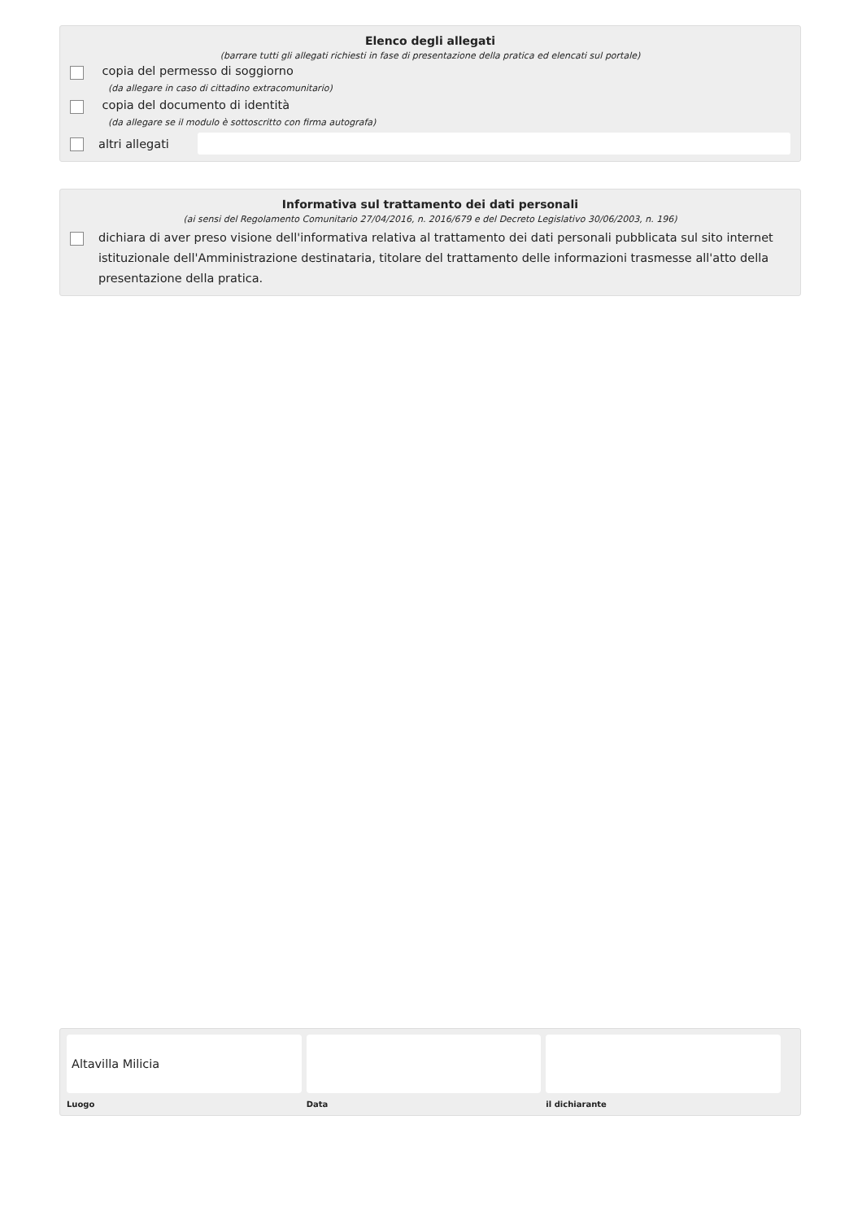Elenco degli allegati
(barrare tutti gli allegati richiesti in fase di presentazione della pratica ed elencati sul portale)
copia del permesso di soggiorno
(da allegare in caso di cittadino extracomunitario)
copia del documento di identità
(da allegare se il modulo è sottoscritto con firma autografa)
altri allegati
Informativa sul trattamento dei dati personali
(ai sensi del Regolamento Comunitario 27/04/2016, n. 2016/679 e del Decreto Legislativo 30/06/2003, n. 196)
dichiara di aver preso visione dell'informativa relativa al trattamento dei dati personali pubblicata sul sito internet istituzionale dell'Amministrazione destinataria, titolare del trattamento delle informazioni trasmesse all'atto della presentazione della pratica.
Altavilla Milicia
Luogo
Data il dichiarante